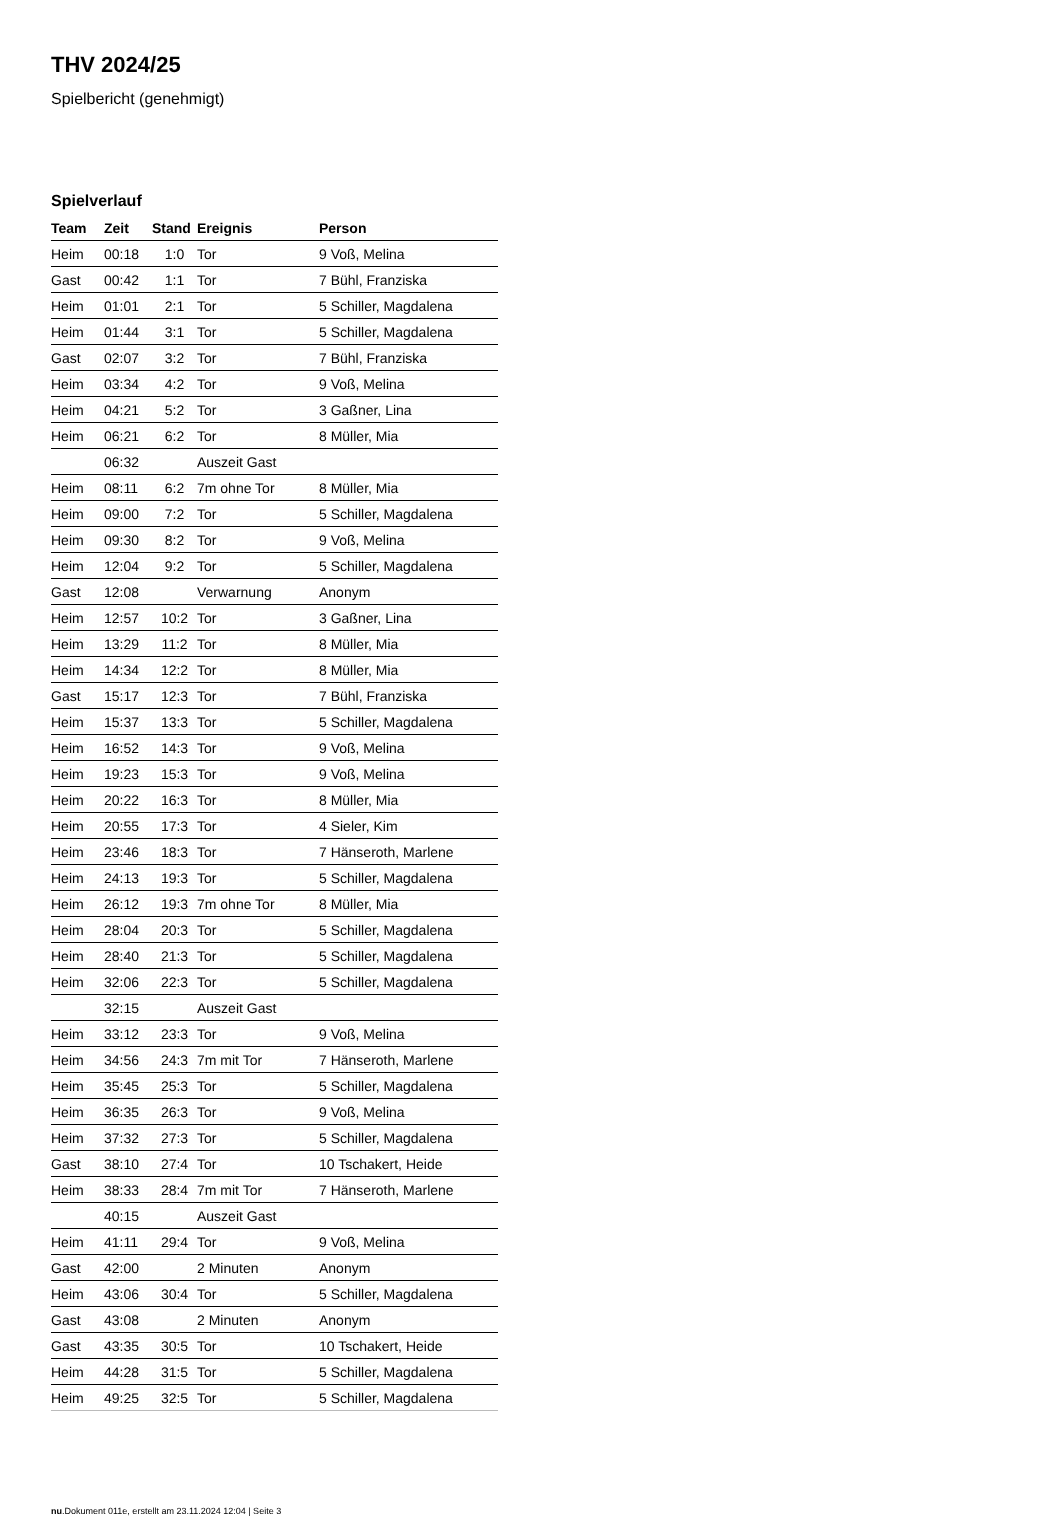THV 2024/25
Spielbericht (genehmigt)
Spielverlauf
| Team | Zeit | Stand | Ereignis | Person |
| --- | --- | --- | --- | --- |
| Heim | 00:18 | 1:0 | Tor | 9 Voß, Melina |
| Gast | 00:42 | 1:1 | Tor | 7 Bühl, Franziska |
| Heim | 01:01 | 2:1 | Tor | 5 Schiller, Magdalena |
| Heim | 01:44 | 3:1 | Tor | 5 Schiller, Magdalena |
| Gast | 02:07 | 3:2 | Tor | 7 Bühl, Franziska |
| Heim | 03:34 | 4:2 | Tor | 9 Voß, Melina |
| Heim | 04:21 | 5:2 | Tor | 3 Gaßner, Lina |
| Heim | 06:21 | 6:2 | Tor | 8 Müller, Mia |
| | 06:32 | | Auszeit Gast | |
| Heim | 08:11 | 6:2 | 7m ohne Tor | 8 Müller, Mia |
| Heim | 09:00 | 7:2 | Tor | 5 Schiller, Magdalena |
| Heim | 09:30 | 8:2 | Tor | 9 Voß, Melina |
| Heim | 12:04 | 9:2 | Tor | 5 Schiller, Magdalena |
| Gast | 12:08 | | Verwarnung | Anonym |
| Heim | 12:57 | 10:2 | Tor | 3 Gaßner, Lina |
| Heim | 13:29 | 11:2 | Tor | 8 Müller, Mia |
| Heim | 14:34 | 12:2 | Tor | 8 Müller, Mia |
| Gast | 15:17 | 12:3 | Tor | 7 Bühl, Franziska |
| Heim | 15:37 | 13:3 | Tor | 5 Schiller, Magdalena |
| Heim | 16:52 | 14:3 | Tor | 9 Voß, Melina |
| Heim | 19:23 | 15:3 | Tor | 9 Voß, Melina |
| Heim | 20:22 | 16:3 | Tor | 8 Müller, Mia |
| Heim | 20:55 | 17:3 | Tor | 4 Sieler, Kim |
| Heim | 23:46 | 18:3 | Tor | 7 Hänseroth, Marlene |
| Heim | 24:13 | 19:3 | Tor | 5 Schiller, Magdalena |
| Heim | 26:12 | 19:3 | 7m ohne Tor | 8 Müller, Mia |
| Heim | 28:04 | 20:3 | Tor | 5 Schiller, Magdalena |
| Heim | 28:40 | 21:3 | Tor | 5 Schiller, Magdalena |
| Heim | 32:06 | 22:3 | Tor | 5 Schiller, Magdalena |
| | 32:15 | | Auszeit Gast | |
| Heim | 33:12 | 23:3 | Tor | 9 Voß, Melina |
| Heim | 34:56 | 24:3 | 7m mit Tor | 7 Hänseroth, Marlene |
| Heim | 35:45 | 25:3 | Tor | 5 Schiller, Magdalena |
| Heim | 36:35 | 26:3 | Tor | 9 Voß, Melina |
| Heim | 37:32 | 27:3 | Tor | 5 Schiller, Magdalena |
| Gast | 38:10 | 27:4 | Tor | 10 Tschakert, Heide |
| Heim | 38:33 | 28:4 | 7m mit Tor | 7 Hänseroth, Marlene |
| | 40:15 | | Auszeit Gast | |
| Heim | 41:11 | 29:4 | Tor | 9 Voß, Melina |
| Gast | 42:00 | | 2 Minuten | Anonym |
| Heim | 43:06 | 30:4 | Tor | 5 Schiller, Magdalena |
| Gast | 43:08 | | 2 Minuten | Anonym |
| Gast | 43:35 | 30:5 | Tor | 10 Tschakert, Heide |
| Heim | 44:28 | 31:5 | Tor | 5 Schiller, Magdalena |
| Heim | 49:25 | 32:5 | Tor | 5 Schiller, Magdalena |
nu.Dokument 011e, erstellt am 23.11.2024 12:04 | Seite 3